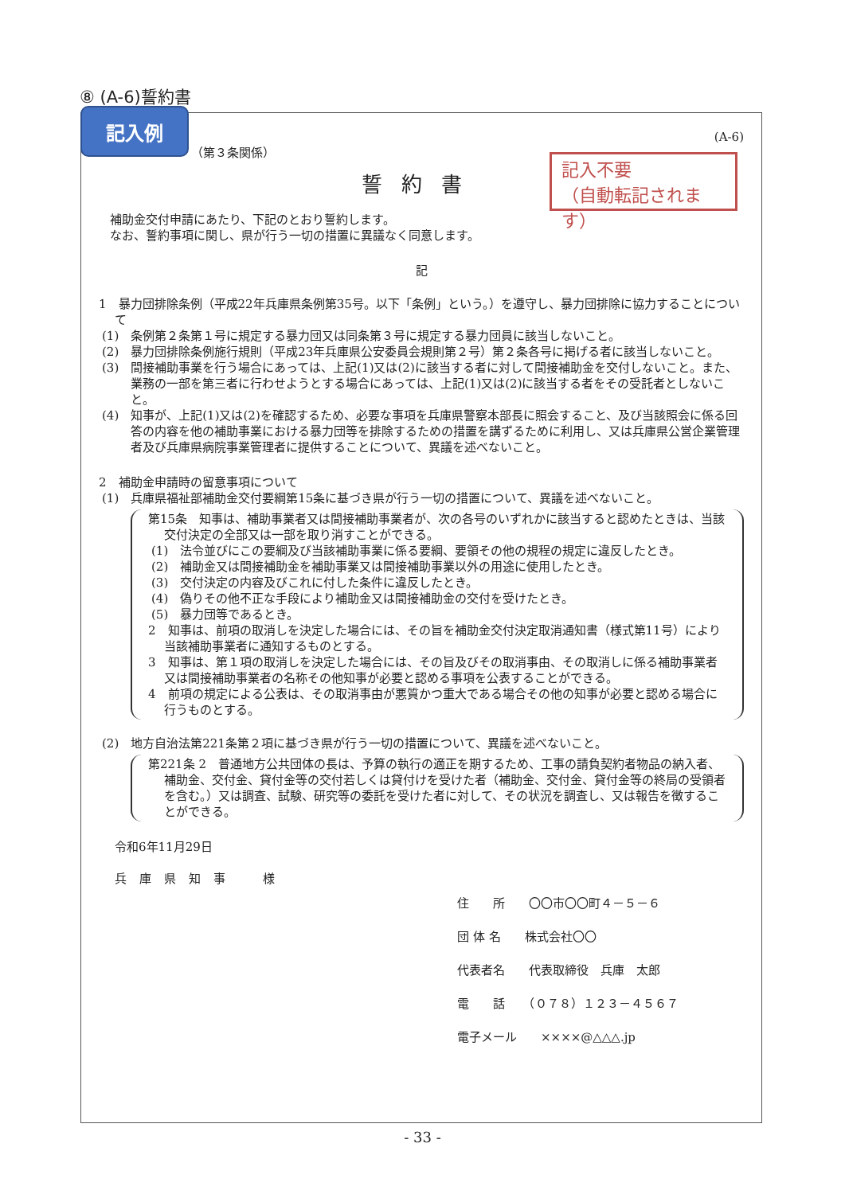⑧ (A-6)誓約書
(A-6)
（第３条関係）
誓約書
補助金交付申請にあたり、下記のとおり誓約します。
なお、誓約事項に関し、県が行う一切の措置に異議なく同意します。
記
1　暴力団排除条例（平成22年兵庫県条例第35号。以下「条例」という。）を遵守し、暴力団排除に協力することについて
(1)　条例第２条第１号に規定する暴力団又は同条第３号に規定する暴力団員に該当しないこと。
(2)　暴力団排除条例施行規則（平成23年兵庫県公安委員会規則第２号）第２条各号に掲げる者に該当しないこと。
(3)　間接補助事業を行う場合にあっては、上記(1)又は(2)に該当する者に対して間接補助金を交付しないこと。また、業務の一部を第三者に行わせようとする場合にあっては、上記(1)又は(2)に該当する者をその受託者としないこと。
(4)　知事が、上記(1)又は(2)を確認するため、必要な事項を兵庫県警察本部長に照会すること、及び当該照会に係る回答の内容を他の補助事業における暴力団等を排除するための措置を講ずるために利用し、又は兵庫県公営企業管理者及び兵庫県病院事業管理者に提供することについて、異議を述べないこと。
2　補助金申請時の留意事項について
(1)　兵庫県福祉部補助金交付要綱第15条に基づき県が行う一切の措置について、異議を述べないこと。
第15条　知事は、補助事業者又は間接補助事業者が、次の各号のいずれかに該当すると認めたときは、当該交付決定の全部又は一部を取り消すことができる。
(1)　法令並びにこの要綱及び当該補助事業に係る要綱、要領その他の規程の規定に違反したとき。
(2)　補助金又は間接補助金を補助事業又は間接補助事業以外の用途に使用したとき。
(3)　交付決定の内容及びこれに付した条件に違反したとき。
(4)　偽りその他不正な手段により補助金又は間接補助金の交付を受けたとき。
(5)　暴力団等であるとき。
2　知事は、前項の取消しを決定した場合には、その旨を補助金交付決定取消通知書（様式第11号）により当該補助事業者に通知するものとする。
3　知事は、第１項の取消しを決定した場合には、その旨及びその取消事由、その取消しに係る補助事業者又は間接補助事業者の名称その他知事が必要と認める事項を公表することができる。
4　前項の規定による公表は、その取消事由が悪質かつ重大である場合その他の知事が必要と認める場合に行うものとする。
(2)　地方自治法第221条第２項に基づき県が行う一切の措置について、異議を述べないこと。
第221条 2　普通地方公共団体の長は、予算の執行の適正を期するため、工事の請負契約者物品の納入者、補助金、交付金、貸付金等の交付若しくは貸付けを受けた者（補助金、交付金、貸付金等の終局の受領者を含む。）又は調査、試験、研究等の委託を受けた者に対して、その状況を調査し、又は報告を徴することができる。
令和6年11月29日
兵庫県知事　様
住　　所　　〇〇市〇〇町４－５－６
団 体 名　　株式会社〇〇
代表者名　　代表取締役　兵庫　太郎
電　　話　　（０７８）１２３－４５６７
電子メール　　××××@△△△.jp
記入例
記入不要
（自動転記されます）
- 33 -